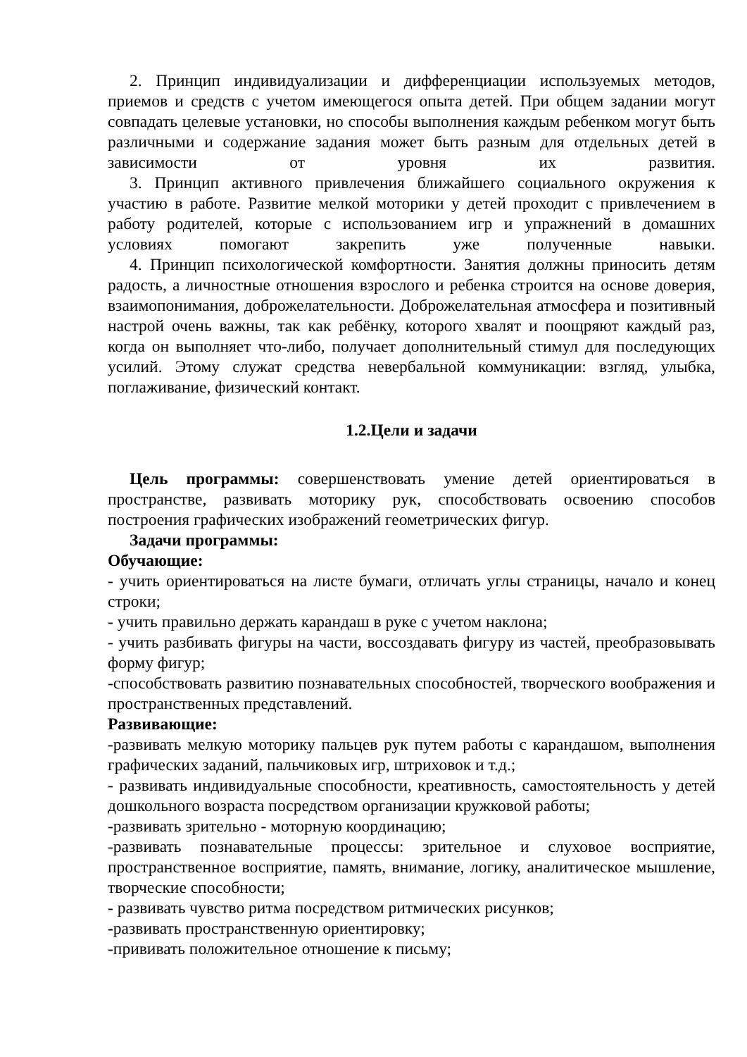2. Принцип индивидуализации и дифференциации используемых методов, приемов и средств с учетом имеющегося опыта детей. При общем задании могут совпадать целевые установки, но способы выполнения каждым ребенком могут быть различными и содержание задания может быть разным для отдельных детей в зависимости от уровня их развития.
3. Принцип активного привлечения ближайшего социального окружения к участию в работе. Развитие мелкой моторики у детей проходит с привлечением в работу родителей, которые с использованием игр и упражнений в домашних условиях помогают закрепить уже полученные навыки.
4. Принцип психологической комфортности. Занятия должны приносить детям радость, а личностные отношения взрослого и ребенка строится на основе доверия, взаимопонимания, доброжелательности. Доброжелательная атмосфера и позитивный настрой очень важны, так как ребёнку, которого хвалят и поощряют каждый раз, когда он выполняет что-либо, получает дополнительный стимул для последующих усилий. Этому служат средства невербальной коммуникации: взгляд, улыбка, поглаживание, физический контакт.
1.2.Цели и задачи
Цель программы: совершенствовать умение детей ориентироваться в пространстве, развивать моторику рук, способствовать освоению способов построения графических изображений геометрических фигур.
Задачи программы:
Обучающие:
- учить ориентироваться на листе бумаги, отличать углы страницы, начало и конец строки;
- учить правильно держать карандаш в руке с учетом наклона;
- учить разбивать фигуры на части, воссоздавать фигуру из частей, преобразовывать форму фигур;
-способствовать развитию познавательных способностей, творческого воображения и пространственных представлений.
Развивающие:
-развивать мелкую моторику пальцев рук путем работы с карандашом, выполнения графических заданий, пальчиковых игр, штриховок и т.д.;
- развивать индивидуальные способности, креативность, самостоятельность у детей дошкольного возраста посредством организации кружковой работы;
-развивать зрительно - моторную координацию;
-развивать познавательные процессы: зрительное и слуховое восприятие, пространственное восприятие, память, внимание, логику, аналитическое мышление, творческие способности;
- развивать чувство ритма посредством ритмических рисунков;
-развивать пространственную ориентировку;
-прививать положительное отношение к письму;